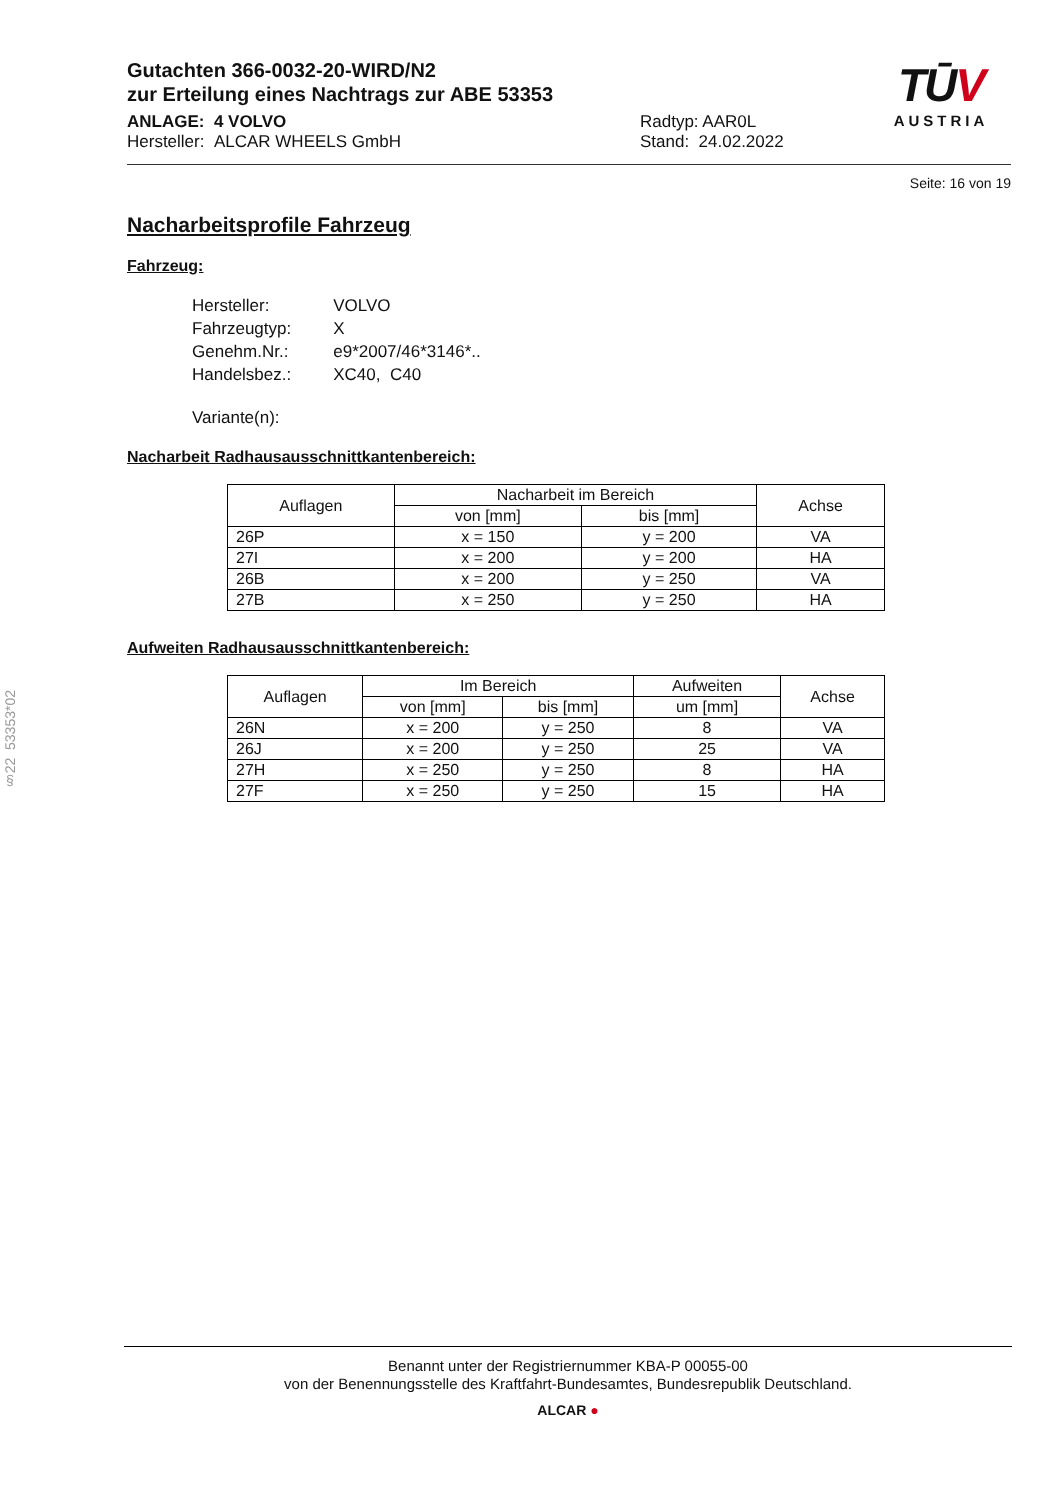Gutachten 366-0032-20-WIRD/N2
zur Erteilung eines Nachtrags zur ABE 53353
ANLAGE: 4 VOLVO
Hersteller: ALCAR WHEELS GmbH
Radtyp: AAR0L
Stand: 24.02.2022
TŪV
AUSTRIA
Seite: 16 von 19
Nacharbeitsprofile Fahrzeug
Fahrzeug:
| Hersteller: | VOLVO |
| Fahrzeugtyp: | X |
| Genehm.Nr.: | e9*2007/46*3146*.. |
| Handelsbez.: | XC40, C40 |
| Variante(n): | |
Nacharbeit Radhausausschnittkantenbereich:
| Auflagen | Nacharbeit im Bereich | | Achse |
| --- | --- | --- | --- |
| | von [mm] | bis [mm] | |
| 26P | x = 150 | y = 200 | VA |
| 27I | x = 200 | y = 200 | HA |
| 26B | x = 200 | y = 250 | VA |
| 27B | x = 250 | y = 250 | HA |
Aufweiten Radhausausschnittkantenbereich:
| Auflagen | Im Bereich | | Aufweiten | Achse |
| --- | --- | --- | --- | --- |
| | von [mm] | bis [mm] | um [mm] | |
| 26N | x = 200 | y = 250 | 8 | VA |
| 26J | x = 200 | y = 250 | 25 | VA |
| 27H | x = 250 | y = 250 | 8 | HA |
| 27F | x = 250 | y = 250 | 15 | HA |
§22 53353*02
Benannt unter der Registriernummer KBA-P 00055-00
von der Benennungsstelle des Kraftfahrt-Bundesamtes, Bundesrepublik Deutschland.
ALCAR ●